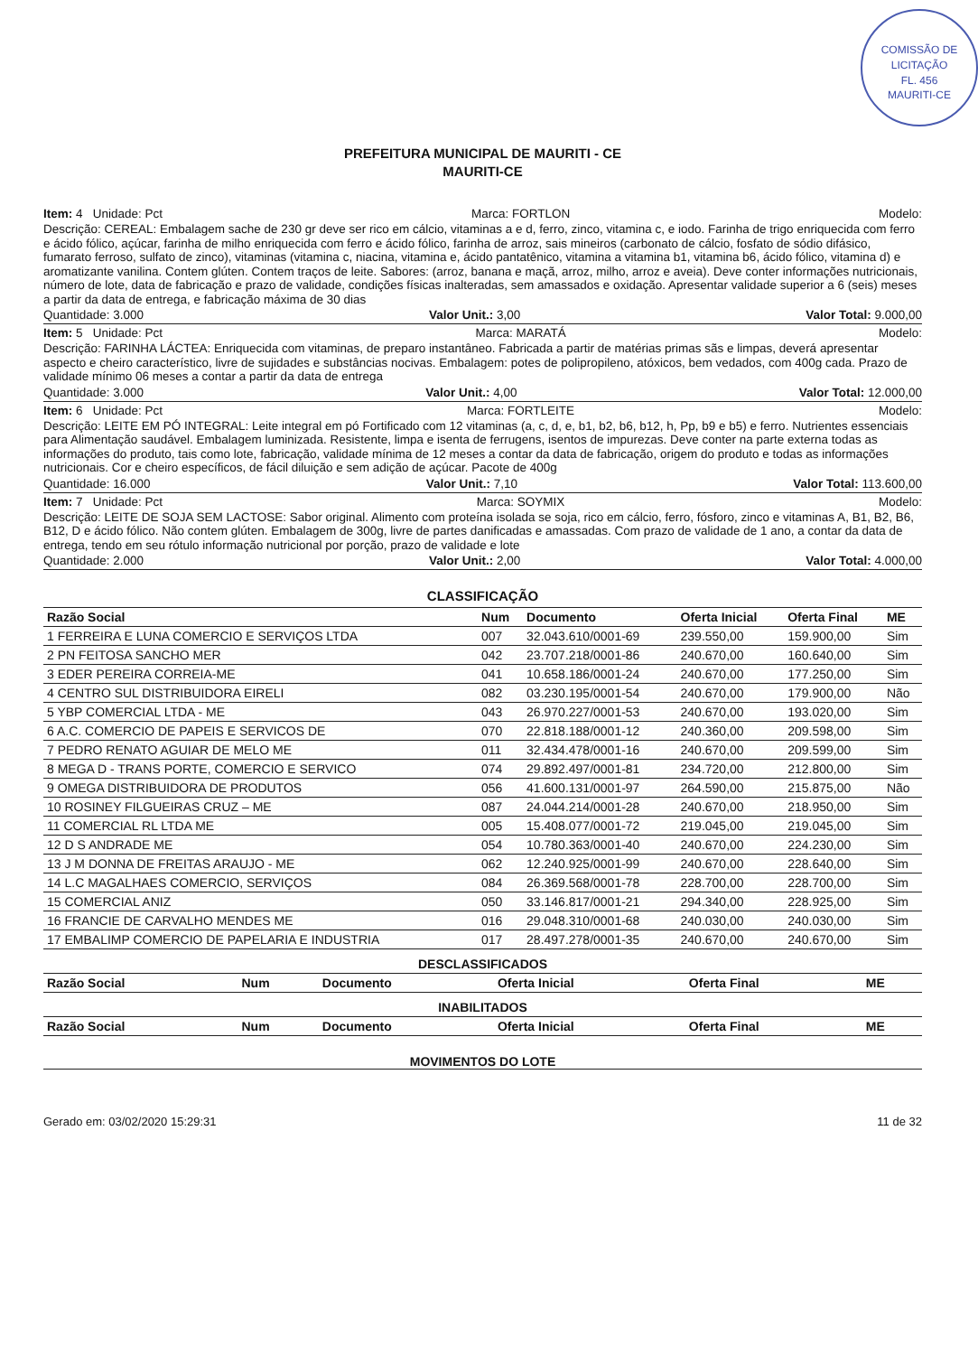COMISSÃO DE LICITAÇÃO
FL. 456
MAURITI-CE
PREFEITURA MUNICIPAL DE MAURITI - CE
MAURITI-CE
Item: 4 Unidade: Pct Marca: FORTLON Modelo:
Descrição: CEREAL: Embalagem sache de 230 gr deve ser rico em cálcio, vitaminas a e d, ferro, zinco, vitamina c, e iodo. Farinha de trigo enriquecida com ferro e ácido fólico, açúcar, farinha de milho enriquecida com ferro e ácido fólico, farinha de arroz, sais mineiros (carbonato de cálcio, fosfato de sódio difásico, fumarato ferroso, sulfato de zinco), vitaminas (vitamina c, niacina, vitamina e, ácido pantatênico, vitamina a vitamina b1, vitamina b6, ácido fólico, vitamina d) e aromatizante vanilina. Contem glúten. Contem traços de leite. Sabores: (arroz, banana e maçã, arroz, milho, arroz e aveia). Deve conter informações nutricionais, número de lote, data de fabricação e prazo de validade, condições físicas inalteradas, sem amassados e oxidação. Apresentar validade superior a 6 (seis) meses a partir da data de entrega, e fabricação máxima de 30 dias
Quantidade: 3.000 Valor Unit.: 3,00 Valor Total: 9.000,00
Item: 5 Unidade: Pct Marca: MARATÁ Modelo:
Descrição: FARINHA LÁCTEA: Enriquecida com vitaminas, de preparo instantâneo. Fabricada a partir de matérias primas sãs e limpas, deverá apresentar aspecto e cheiro característico, livre de sujidades e substâncias nocivas. Embalagem: potes de polipropileno, atóxicos, bem vedados, com 400g cada. Prazo de validade mínimo 06 meses a contar a partir da data de entrega
Quantidade: 3.000 Valor Unit.: 4,00 Valor Total: 12.000,00
Item: 6 Unidade: Pct Marca: FORTLEITE Modelo:
Descrição: LEITE EM PÓ INTEGRAL: Leite integral em pó Fortificado com 12 vitaminas (a, c, d, e, b1, b2, b6, b12, h, Pp, b9 e b5) e ferro. Nutrientes essenciais para Alimentação saudável. Embalagem luminizada. Resistente, limpa e isenta de ferrugens, isentos de impurezas. Deve conter na parte externa todas as informações do produto, tais como lote, fabricação, validade mínima de 12 meses a contar da data de fabricação, origem do produto e todas as informações nutricionais. Cor e cheiro específicos, de fácil diluição e sem adição de açúcar. Pacote de 400g
Quantidade: 16.000 Valor Unit.: 7,10 Valor Total: 113.600,00
Item: 7 Unidade: Pct Marca: SOYMIX Modelo:
Descrição: LEITE DE SOJA SEM LACTOSE: Sabor original. Alimento com proteína isolada se soja, rico em cálcio, ferro, fósforo, zinco e vitaminas A, B1, B2, B6, B12, D e ácido fólico. Não contem glúten. Embalagem de 300g, livre de partes danificadas e amassadas. Com prazo de validade de 1 ano, a contar da data de entrega, tendo em seu rótulo informação nutricional por porção, prazo de validade e lote
Quantidade: 2.000 Valor Unit.: 2,00 Valor Total: 4.000,00
CLASSIFICAÇÃO
| Razão Social | Num | Documento | Oferta Inicial | Oferta Final | ME |
| --- | --- | --- | --- | --- | --- |
| 1 FERREIRA E LUNA COMERCIO E SERVIÇOS LTDA | 007 | 32.043.610/0001-69 | 239.550,00 | 159.900,00 | Sim |
| 2 PN FEITOSA SANCHO MER | 042 | 23.707.218/0001-86 | 240.670,00 | 160.640,00 | Sim |
| 3 EDER PEREIRA CORREIA-ME | 041 | 10.658.186/0001-24 | 240.670,00 | 177.250,00 | Sim |
| 4 CENTRO SUL DISTRIBUIDORA EIRELI | 082 | 03.230.195/0001-54 | 240.670,00 | 179.900,00 | Não |
| 5 YBP COMERCIAL LTDA - ME | 043 | 26.970.227/0001-53 | 240.670,00 | 193.020,00 | Sim |
| 6 A.C. COMERCIO DE PAPEIS E SERVICOS DE | 070 | 22.818.188/0001-12 | 240.360,00 | 209.598,00 | Sim |
| 7 PEDRO RENATO AGUIAR DE MELO ME | 011 | 32.434.478/0001-16 | 240.670,00 | 209.599,00 | Sim |
| 8 MEGA D - TRANS PORTE, COMERCIO E SERVICO | 074 | 29.892.497/0001-81 | 234.720,00 | 212.800,00 | Sim |
| 9 OMEGA DISTRIBUIDORA DE PRODUTOS | 056 | 41.600.131/0001-97 | 264.590,00 | 215.875,00 | Não |
| 10 ROSINEY FILGUEIRAS CRUZ – ME | 087 | 24.044.214/0001-28 | 240.670,00 | 218.950,00 | Sim |
| 11 COMERCIAL RL LTDA ME | 005 | 15.408.077/0001-72 | 219.045,00 | 219.045,00 | Sim |
| 12 D S ANDRADE ME | 054 | 10.780.363/0001-40 | 240.670,00 | 224.230,00 | Sim |
| 13 J M DONNA DE FREITAS ARAUJO - ME | 062 | 12.240.925/0001-99 | 240.670,00 | 228.640,00 | Sim |
| 14 L.C MAGALHAES COMERCIO, SERVIÇOS | 084 | 26.369.568/0001-78 | 228.700,00 | 228.700,00 | Sim |
| 15 COMERCIAL ANIZ | 050 | 33.146.817/0001-21 | 294.340,00 | 228.925,00 | Sim |
| 16 FRANCIE DE CARVALHO MENDES ME | 016 | 29.048.310/0001-68 | 240.030,00 | 240.030,00 | Sim |
| 17 EMBALIMP COMERCIO DE PAPELARIA E INDUSTRIA | 017 | 28.497.278/0001-35 | 240.670,00 | 240.670,00 | Sim |
DESCLASSIFICADOS
| Razão Social | Num | Documento | Oferta Inicial | Oferta Final | ME |
| --- | --- | --- | --- | --- | --- |
INABILITADOS
| Razão Social | Num | Documento | Oferta Inicial | Oferta Final | ME |
| --- | --- | --- | --- | --- | --- |
MOVIMENTOS DO LOTE
Gerado em: 03/02/2020 15:29:31 11 de 32